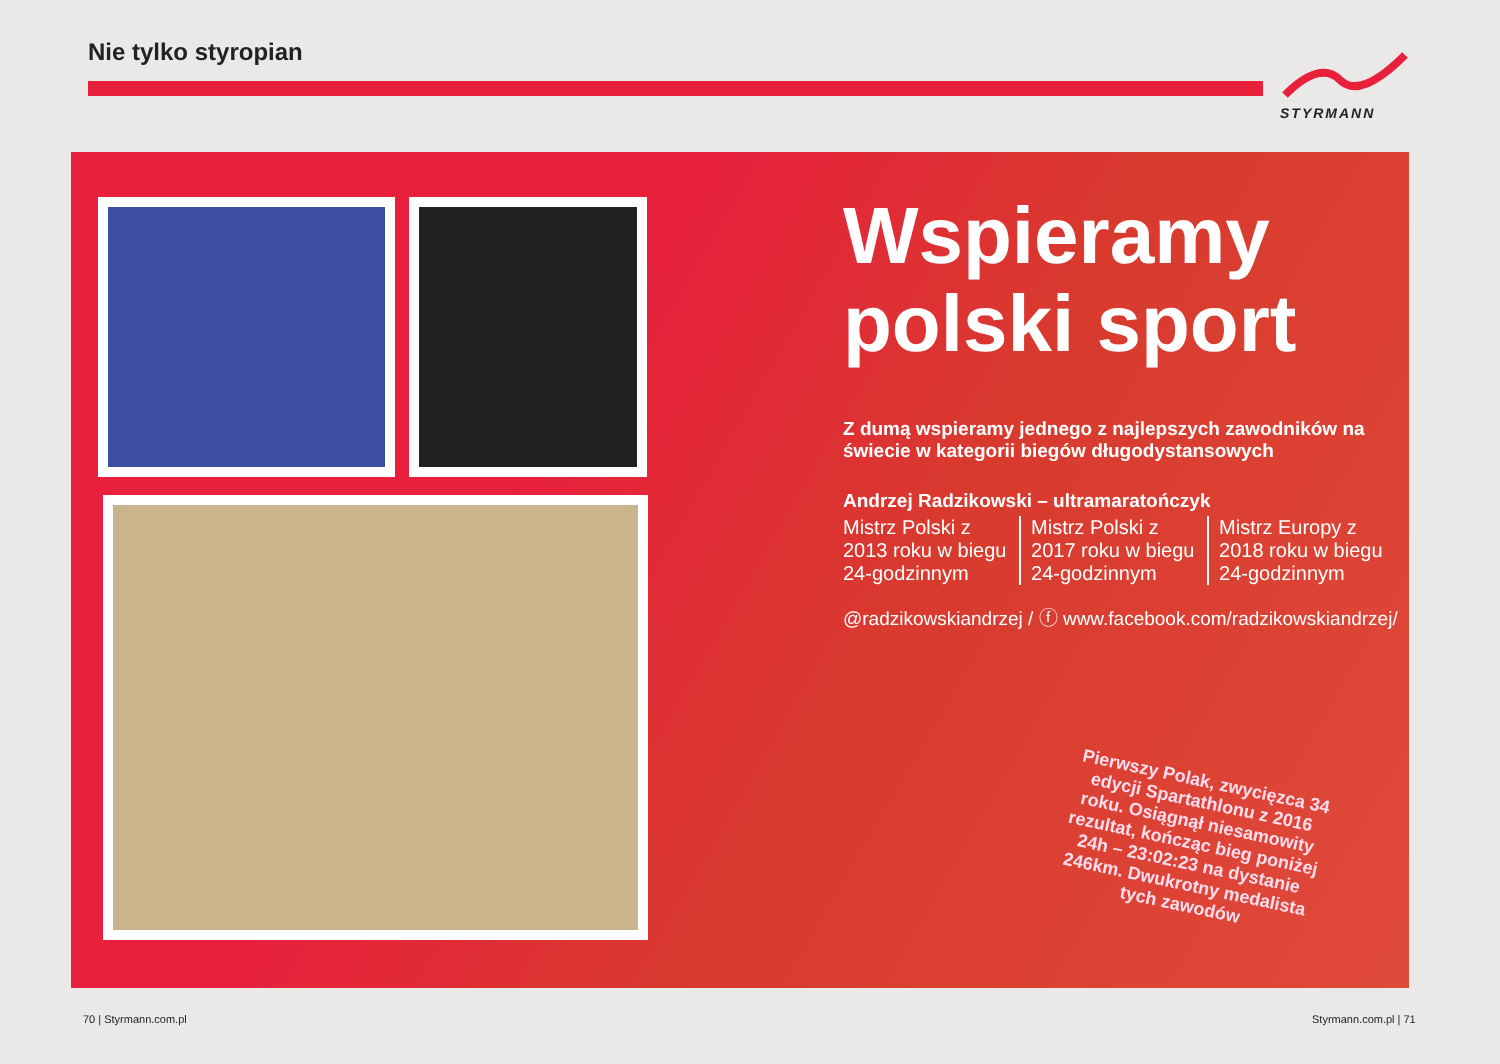Nie tylko styropian
STYRMANN
Wspieramy
polski sport
Z dumą wspieramy jednego z najlepszych zawodników na świecie w kategorii biegów długodystansowych
Andrzej Radzikowski – ultramaratończyk
Mistrz Polski z 2013 roku w biegu 24-godzinnym
Mistrz Polski z 2017 roku w biegu 24-godzinnym
Mistrz Europy z 2018 roku w biegu 24-godzinnym
@radzikowskiandrzej / ⓕ www.facebook.com/radzikowskiandrzej/
Pierwszy Polak, zwycięzca 34 edycji Spartathlonu z 2016 roku. Osiągnął niesamowity rezultat, kończąc bieg poniżej 24h – 23:02:23 na dystanie 246km. Dwukrotny medalista tych zawodów
70 | Styrmann.com.pl Styrmann.com.pl | 71